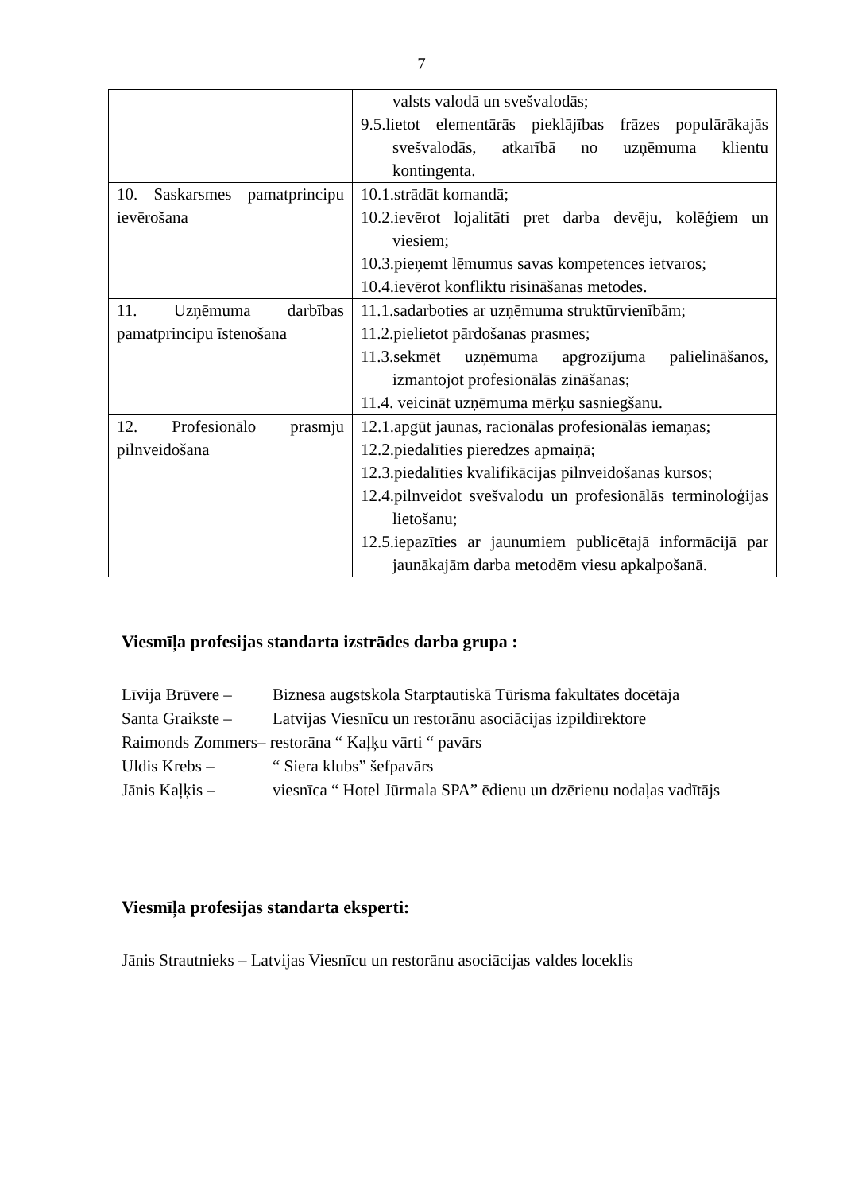7
| | valsts valodā un svešvalodās; 9.5.lietot elementārās pieklājības frāzes populārākajās svešvalodās, atkarībā no uzņēmuma klientu kontingenta. |
| 10. Saskarsmes pamatprincipu ievērošana | 10.1.strādāt komandā; 10.2.ievērot lojalitāti pret darba devēju, kolēģiem un viesiem; 10.3.pieņemt lēmumus savas kompetences ietvaros; 10.4.ievērot konfliktu risināšanas metodes. |
| 11. Uzņēmuma darbības pamatprincipu īstenošana | 11.1.sadarboties ar uzņēmuma struktūrvienībām; 11.2.pielietot pārdošanas prasmes; 11.3.sekmēt uzņēmuma apgrozījuma palielināšanos, izmantojot profesionālās zināšanas; 11.4. veicināt uzņēmuma mērķu sasniegšanu. |
| 12. Profesionālo prasmju pilnveidošana | 12.1.apgūt jaunas, racionālas profesionālās iemaņas; 12.2.piedalīties pieredzes apmaiņā; 12.3.piedalīties kvalifikācijas pilnveidošanas kursos; 12.4.pilnveidot svešvalodu un profesionālās terminoloģijas lietošanu; 12.5.iepazīties ar jaunumiem publicētajā informācijā par jaunākajām darba metodēm viesu apkalpošanā. |
Viesmīļa profesijas standarta izstrādes darba grupa :
Līvija Brūvere – Biznesa augstskola Starptautiskā Tūrisma fakultātes docētāja
Santa Graikste – Latvijas Viesnīcu un restorānu asociācijas izpildirektore
Raimonds Zommers– restorāna “ Kaļķu vārti “ pavārs
Uldis Krebs – “ Siera klubs” šefpavārs
Jānis Kaļķis – viesnīca “ Hotel Jūrmala SPA” ēdienu un dzērienu nodaļas vadītājs
Viesmīļa profesijas standarta eksperti:
Jānis Strautnieks – Latvijas Viesnīcu un restorānu asociācijas valdes loceklis